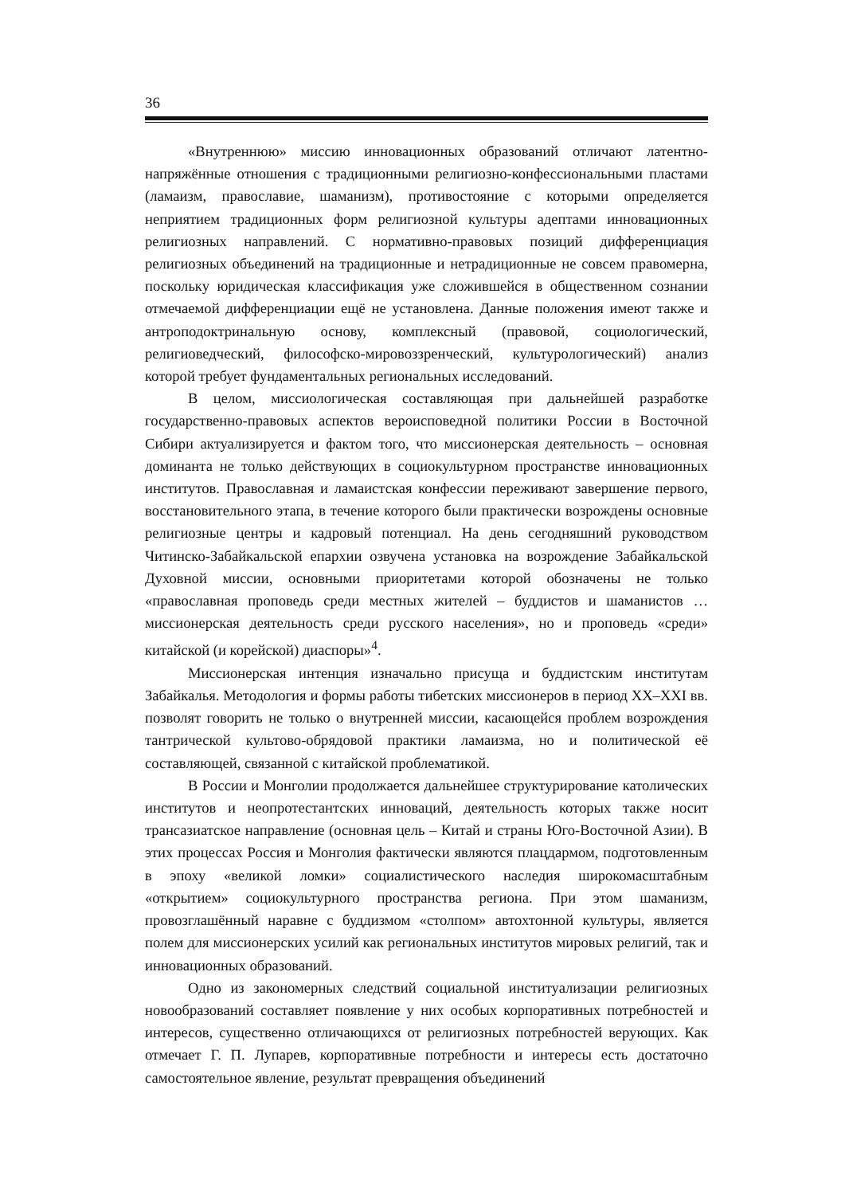36
«Внутреннюю» миссию инновационных образований отличают латентно-напряжённые отношения с традиционными религиозно-конфессиональными пластами (ламаизм, православие, шаманизм), противостояние с которыми определяется неприятием традиционных форм религиозной культуры адептами инновационных религиозных направлений. С нормативно-правовых позиций дифференциация религиозных объединений на традиционные и нетрадиционные не совсем правомерна, поскольку юридическая классификация уже сложившейся в общественном сознании отмечаемой дифференциации ещё не установлена. Данные положения имеют также и антроподоктринальную основу, комплексный (правовой, социологический, религиоведческий, философско-мировоззренческий, культурологический) анализ которой требует фундаментальных региональных исследований.
В целом, миссиологическая составляющая при дальнейшей разработке государственно-правовых аспектов вероисповедной политики России в Восточной Сибири актуализируется и фактом того, что миссионерская деятельность – основная доминанта не только действующих в социокультурном пространстве инновационных институтов. Православная и ламаистская конфессии переживают завершение первого, восстановительного этапа, в течение которого были практически возрождены основные религиозные центры и кадровый потенциал. На день сегодняшний руководством Читинско-Забайкальской епархии озвучена установка на возрождение Забайкальской Духовной миссии, основными приоритетами которой обозначены не только «православная проповедь среди местных жителей – буддистов и шаманистов … миссионерская деятельность среди русского населения», но и проповедь «среди» китайской (и корейской) диаспоры»<sup>4</sup>.
Миссионерская интенция изначально присуща и буддистским институтам Забайкалья. Методология и формы работы тибетских миссионеров в период XX–XXI вв. позволят говорить не только о внутренней миссии, касающейся проблем возрождения тантрической культово-обрядовой практики ламаизма, но и политической её составляющей, связанной с китайской проблематикой.
В России и Монголии продолжается дальнейшее структурирование католических институтов и неопротестантских инноваций, деятельность которых также носит трансазиатское направление (основная цель – Китай и страны Юго-Восточной Азии). В этих процессах Россия и Монголия фактически являются плацдармом, подготовленным в эпоху «великой ломки» социалистического наследия широкомасштабным «открытием» социокультурного пространства региона. При этом шаманизм, провозглашённый наравне с буддизмом «столпом» автохтонной культуры, является полем для миссионерских усилий как региональных институтов мировых религий, так и инновационных образований.
Одно из закономерных следствий социальной институализации религиозных новообразований составляет появление у них особых корпоративных потребностей и интересов, существенно отличающихся от религиозных потребностей верующих. Как отмечает Г. П. Лупарев, корпоративные потребности и интересы есть достаточно самостоятельное явление, результат превращения объединений